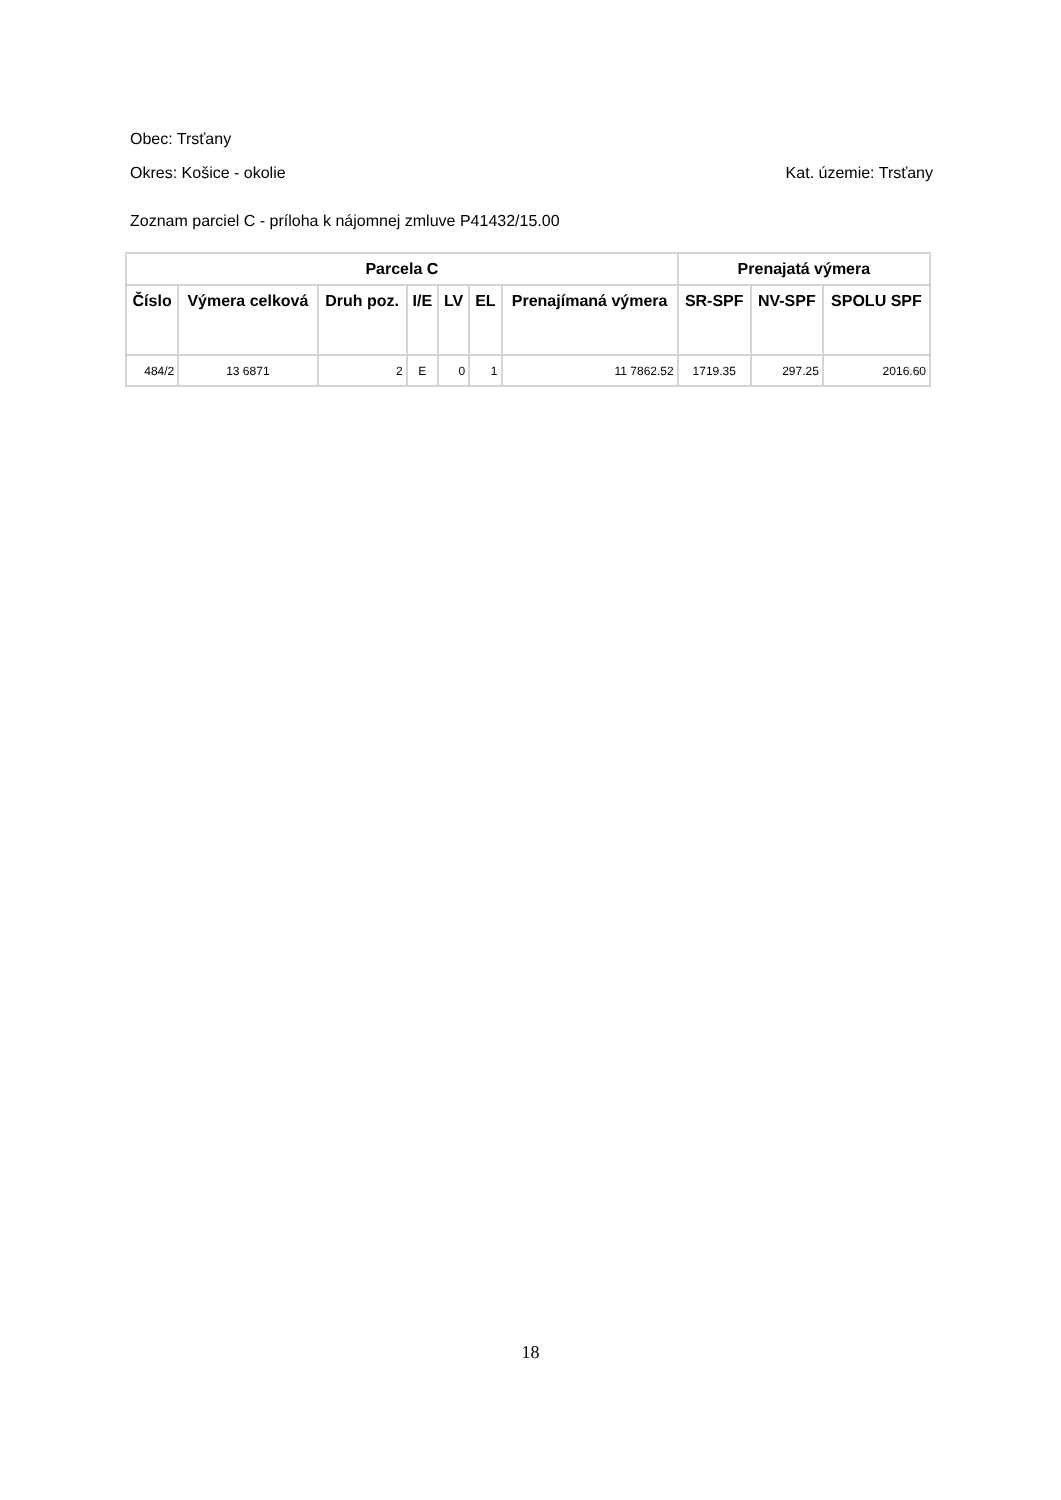Obec: Trsťany
Okres: Košice - okolie Kat. územie: Trsťany
Zoznam parciel C - príloha k nájomnej zmluve P41432/15.00
| Parcela C | | | | | | | Prenajatá výmera | | |
| --- | --- | --- | --- | --- | --- | --- | --- | --- | --- |
| Číslo | Výmera celková | Druh poz. | I/E | LV | EL | Prenajímaná výmera | SR-SPF | NV-SPF | SPOLU SPF |
| 484/2 | 13 6871 | 2 | E | 0 | 1 | 11 7862.52 | 1719.35 | 297.25 | 2016.60 |
18